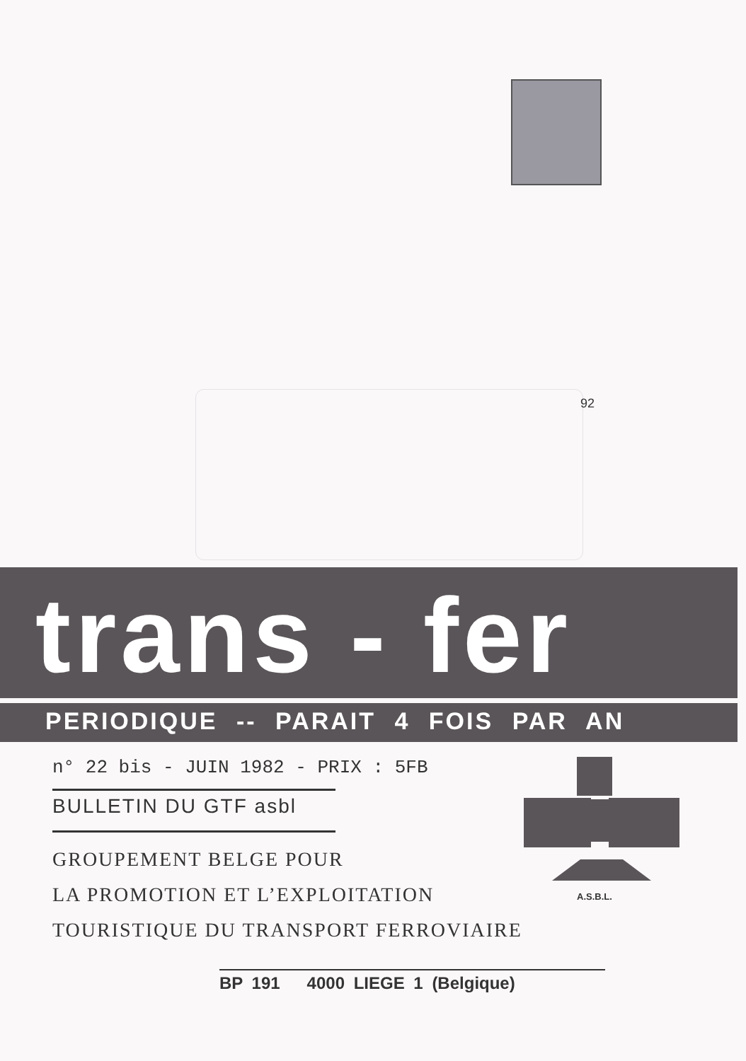92
trans - fer
PERIODIQUE -- PARAIT 4 FOIS PAR AN
n° 22 bis - JUIN 1982 - PRIX : 5FB
BULLETIN DU GTF asbl
GROUPEMENT BELGE POUR
LA PROMOTION ET L’EXPLOITATION
TOURISTIQUE DU TRANSPORT FERROVIAIRE
A.S.B.L.
BP 191 4000 LIEGE 1 (Belgique)